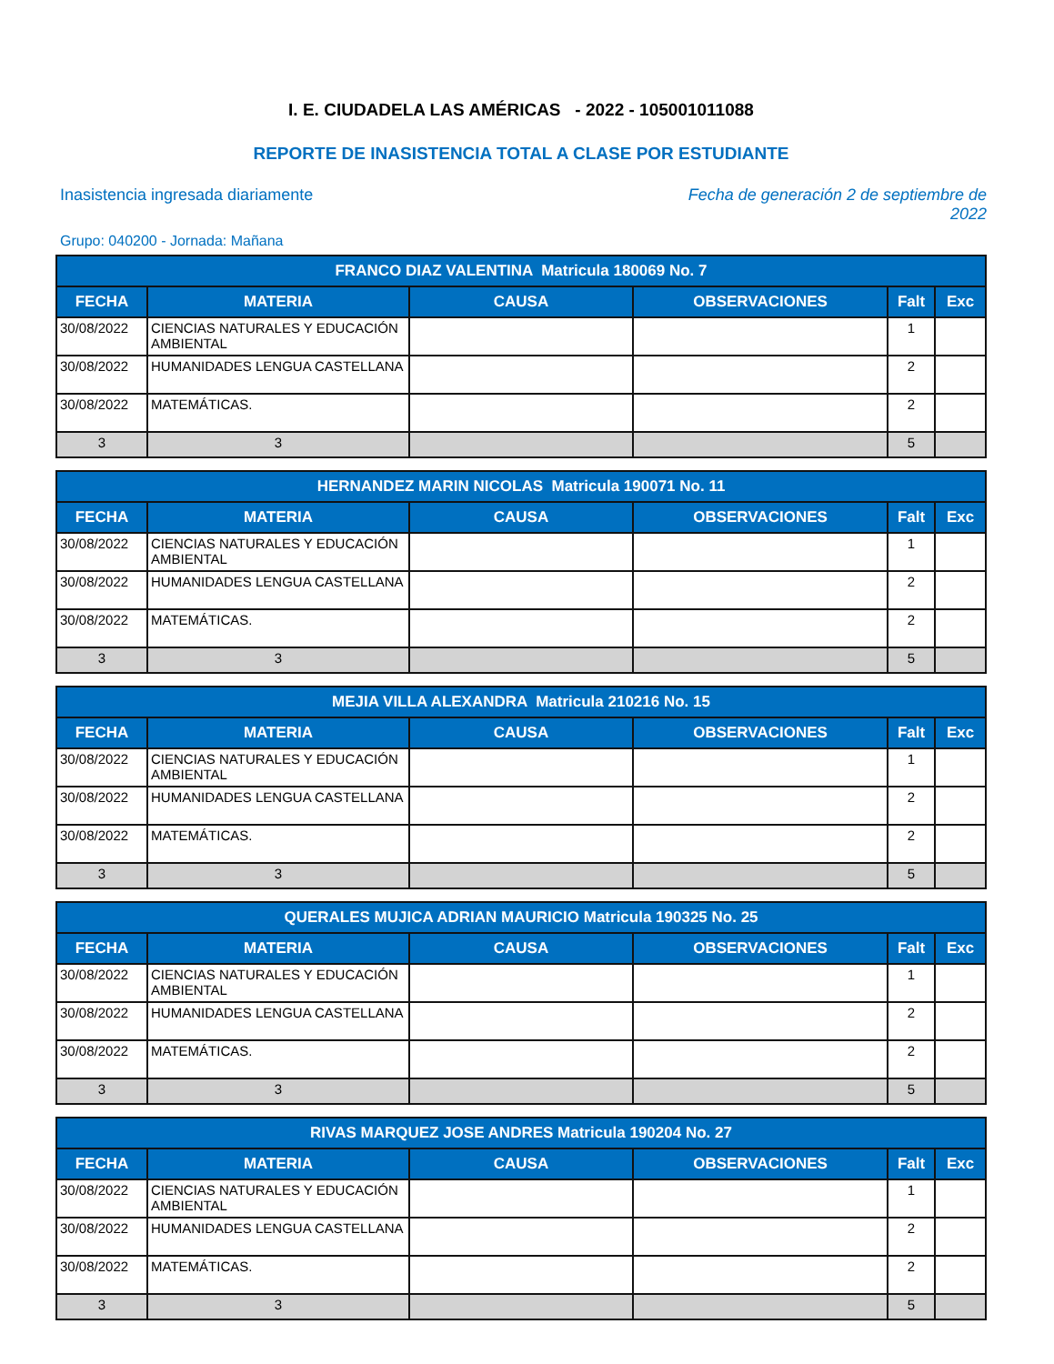I. E. CIUDADELA LAS AMÉRICAS - 2022 - 105001011088
REPORTE DE INASISTENCIA TOTAL A CLASE POR ESTUDIANTE
Inasistencia ingresada diariamente
Fecha de generación 2 de septiembre de 2022
Grupo: 040200 - Jornada: Mañana
| FRANCO DIAZ VALENTINA Matricula 180069 No. 7 | | | | | |
| --- | --- | --- | --- | --- | --- |
| FECHA | MATERIA | CAUSA | OBSERVACIONES | Falt | Exc |
| 30/08/2022 | CIENCIAS NATURALES Y EDUCACIÓN AMBIENTAL | | | 1 | |
| 30/08/2022 | HUMANIDADES LENGUA CASTELLANA | | | 2 | |
| 30/08/2022 | MATEMÁTICAS. | | | 2 | |
| 3 | 3 | | | 5 | |
| HERNANDEZ MARIN NICOLAS Matricula 190071 No. 11 | | | | | |
| --- | --- | --- | --- | --- | --- |
| FECHA | MATERIA | CAUSA | OBSERVACIONES | Falt | Exc |
| 30/08/2022 | CIENCIAS NATURALES Y EDUCACIÓN AMBIENTAL | | | 1 | |
| 30/08/2022 | HUMANIDADES LENGUA CASTELLANA | | | 2 | |
| 30/08/2022 | MATEMÁTICAS. | | | 2 | |
| 3 | 3 | | | 5 | |
| MEJIA VILLA ALEXANDRA Matricula 210216 No. 15 | | | | | |
| --- | --- | --- | --- | --- | --- |
| FECHA | MATERIA | CAUSA | OBSERVACIONES | Falt | Exc |
| 30/08/2022 | CIENCIAS NATURALES Y EDUCACIÓN AMBIENTAL | | | 1 | |
| 30/08/2022 | HUMANIDADES LENGUA CASTELLANA | | | 2 | |
| 30/08/2022 | MATEMÁTICAS. | | | 2 | |
| 3 | 3 | | | 5 | |
| QUERALES MUJICA ADRIAN MAURICIO Matricula 190325 No. 25 | | | | | |
| --- | --- | --- | --- | --- | --- |
| FECHA | MATERIA | CAUSA | OBSERVACIONES | Falt | Exc |
| 30/08/2022 | CIENCIAS NATURALES Y EDUCACIÓN AMBIENTAL | | | 1 | |
| 30/08/2022 | HUMANIDADES LENGUA CASTELLANA | | | 2 | |
| 30/08/2022 | MATEMÁTICAS. | | | 2 | |
| 3 | 3 | | | 5 | |
| RIVAS MARQUEZ JOSE ANDRES Matricula 190204 No. 27 | | | | | |
| --- | --- | --- | --- | --- | --- |
| FECHA | MATERIA | CAUSA | OBSERVACIONES | Falt | Exc |
| 30/08/2022 | CIENCIAS NATURALES Y EDUCACIÓN AMBIENTAL | | | 1 | |
| 30/08/2022 | HUMANIDADES LENGUA CASTELLANA | | | 2 | |
| 30/08/2022 | MATEMÁTICAS. | | | 2 | |
| 3 | 3 | | | 5 | |